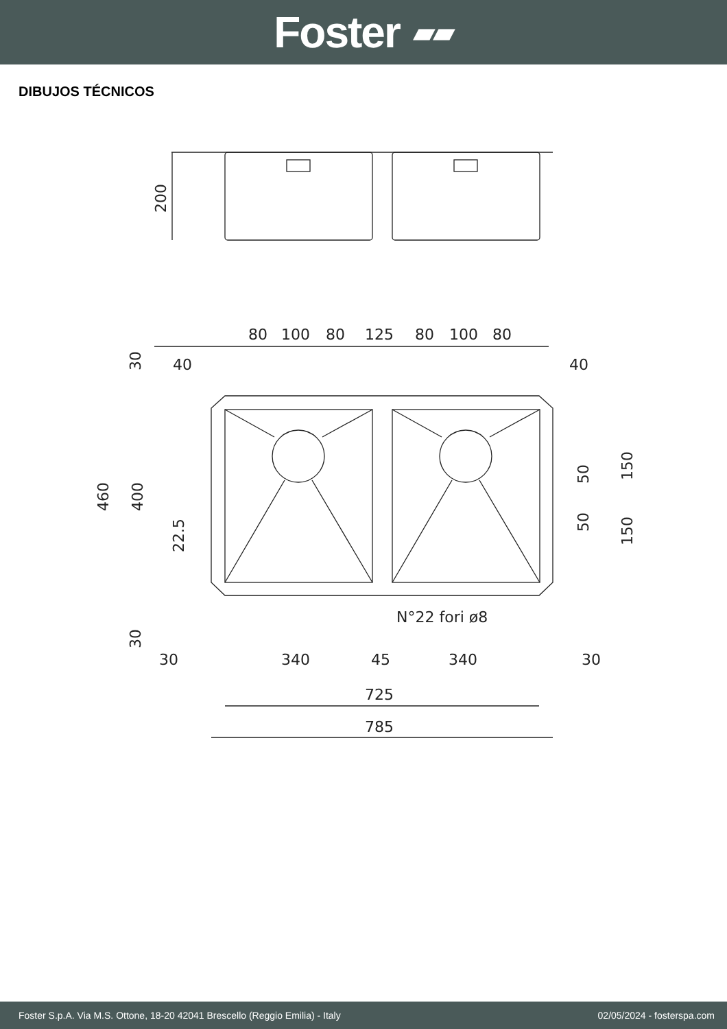Foster ▰▰
DIBUJOS TÉCNICOS
200
80
100
80
125
80
100
80
40
40
30
460
400
22.5
30
50
50
150
150
N°22 fori ø8
30
340
45
340
30
725
785
Foster S.p.A. Via M.S. Ottone, 18-20 42041 Brescello (Reggio Emilia) - Italy 02/05/2024 - fosterspa.com